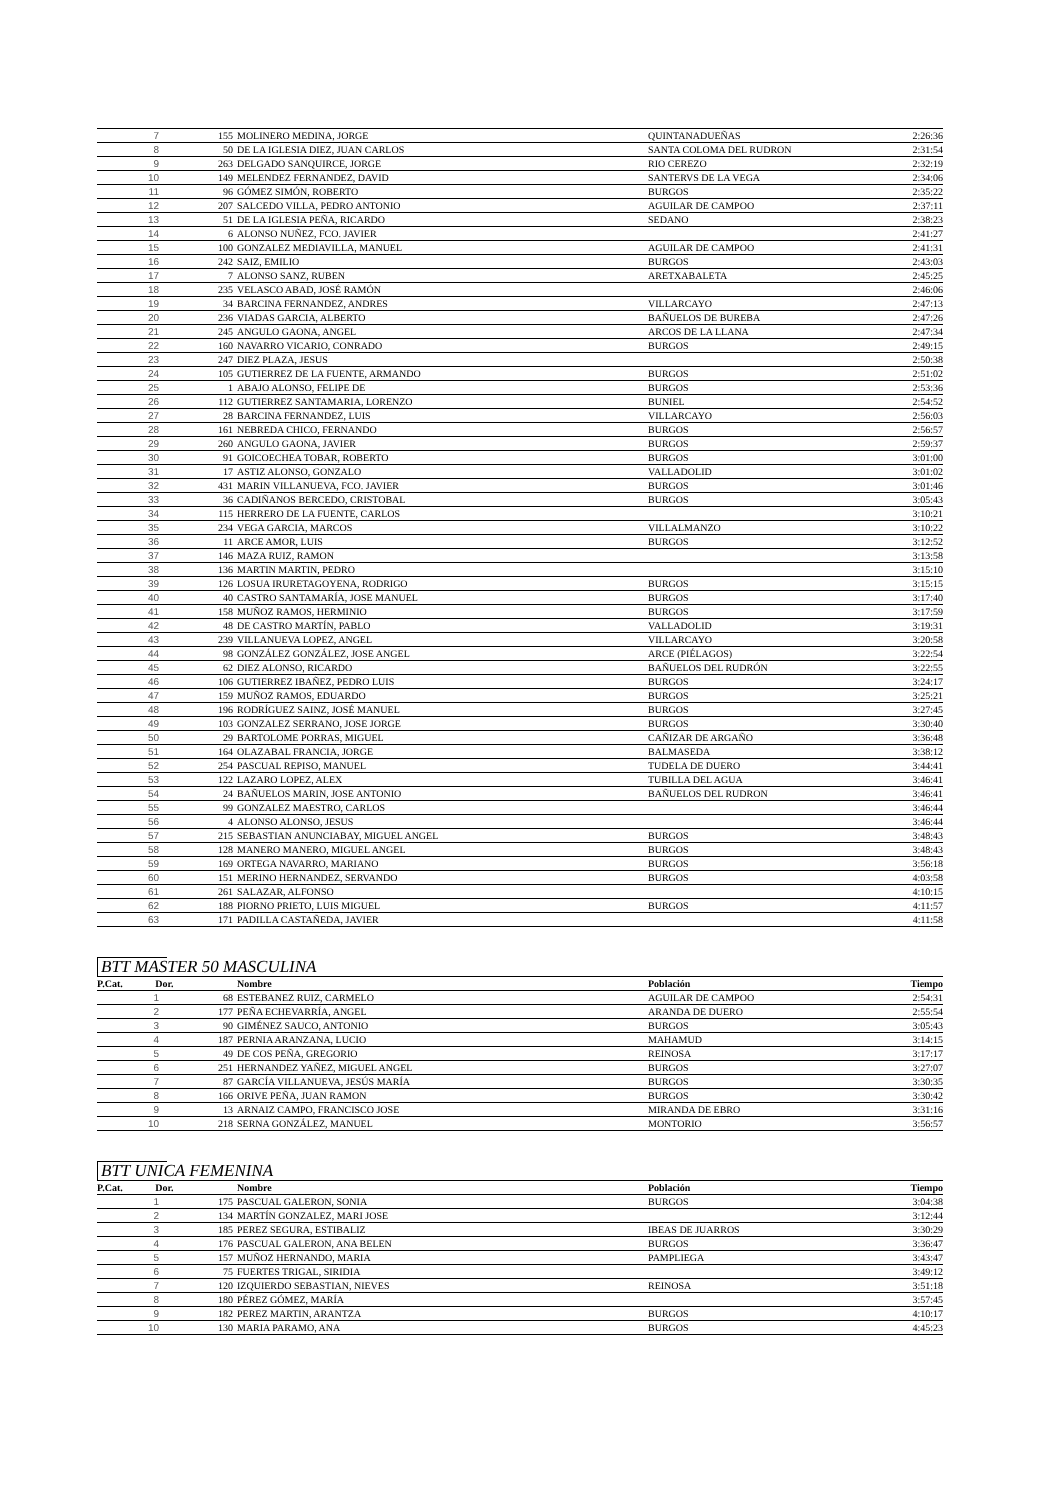| 7 | 155 | MOLINERO MEDINA, JORGE | QUINTANADUEÑAS | 2:26:36 |
| 8 | 50 | DE LA IGLESIA DIEZ, JUAN CARLOS | SANTA COLOMA DEL RUDRON | 2:31:54 |
| 9 | 263 | DELGADO SANQUIRCE, JORGE | RIO CEREZO | 2:32:19 |
| 10 | 149 | MELENDEZ FERNANDEZ, DAVID | SANTERVS DE LA VEGA | 2:34:06 |
| 11 | 96 | GÓMEZ SIMÓN, ROBERTO | BURGOS | 2:35:22 |
| 12 | 207 | SALCEDO VILLA, PEDRO ANTONIO | AGUILAR DE CAMPOO | 2:37:11 |
| 13 | 51 | DE LA IGLESIA PEÑA, RICARDO | SEDANO | 2:38:23 |
| 14 | 6 | ALONSO NUÑEZ, FCO. JAVIER | | 2:41:27 |
| 15 | 100 | GONZALEZ MEDIAVILLA, MANUEL | AGUILAR DE CAMPOO | 2:41:31 |
| 16 | 242 | SAIZ, EMILIO | BURGOS | 2:43:03 |
| 17 | 7 | ALONSO SANZ, RUBEN | ARETXABALETA | 2:45:25 |
| 18 | 235 | VELASCO ABAD, JOSÉ RAMÓN | | 2:46:06 |
| 19 | 34 | BARCINA FERNANDEZ, ANDRES | VILLARCAYO | 2:47:13 |
| 20 | 236 | VIADAS GARCIA, ALBERTO | BAÑUELOS DE BUREBA | 2:47:26 |
| 21 | 245 | ANGULO GAONA, ANGEL | ARCOS DE LA LLANA | 2:47:34 |
| 22 | 160 | NAVARRO VICARIO, CONRADO | BURGOS | 2:49:15 |
| 23 | 247 | DIEZ PLAZA, JESUS | | 2:50:38 |
| 24 | 105 | GUTIERREZ DE LA FUENTE, ARMANDO | BURGOS | 2:51:02 |
| 25 | 1 | ABAJO ALONSO, FELIPE DE | BURGOS | 2:53:36 |
| 26 | 112 | GUTIERREZ SANTAMARIA, LORENZO | BUNIEL | 2:54:52 |
| 27 | 28 | BARCINA FERNANDEZ, LUIS | VILLARCAYO | 2:56:03 |
| 28 | 161 | NEBREDA CHICO, FERNANDO | BURGOS | 2:56:57 |
| 29 | 260 | ANGULO GAONA, JAVIER | BURGOS | 2:59:37 |
| 30 | 91 | GOICOECHEA TOBAR, ROBERTO | BURGOS | 3:01:00 |
| 31 | 17 | ASTIZ ALONSO, GONZALO | VALLADOLID | 3:01:02 |
| 32 | 431 | MARIN VILLANUEVA, FCO. JAVIER | BURGOS | 3:01:46 |
| 33 | 36 | CADIÑANOS BERCEDO, CRISTOBAL | BURGOS | 3:05:43 |
| 34 | 115 | HERRERO DE LA FUENTE, CARLOS | | 3:10:21 |
| 35 | 234 | VEGA GARCIA, MARCOS | VILLALMANZO | 3:10:22 |
| 36 | 11 | ARCE AMOR, LUIS | BURGOS | 3:12:52 |
| 37 | 146 | MAZA RUIZ, RAMON | | 3:13:58 |
| 38 | 136 | MARTIN MARTIN, PEDRO | | 3:15:10 |
| 39 | 126 | LOSUA IRURETAGOYENA, RODRIGO | BURGOS | 3:15:15 |
| 40 | 40 | CASTRO SANTAMARÍA, JOSE MANUEL | BURGOS | 3:17:40 |
| 41 | 158 | MUÑOZ RAMOS, HERMINIO | BURGOS | 3:17:59 |
| 42 | 48 | DE CASTRO MARTÍN, PABLO | VALLADOLID | 3:19:31 |
| 43 | 239 | VILLANUEVA LOPEZ, ANGEL | VILLARCAYO | 3:20:58 |
| 44 | 98 | GONZÁLEZ GONZÁLEZ, JOSE ANGEL | ARCE (PIÉLAGOS) | 3:22:54 |
| 45 | 62 | DIEZ ALONSO, RICARDO | BAÑUELOS DEL RUDRÓN | 3:22:55 |
| 46 | 106 | GUTIERREZ IBAÑEZ, PEDRO LUIS | BURGOS | 3:24:17 |
| 47 | 159 | MUÑOZ RAMOS, EDUARDO | BURGOS | 3:25:21 |
| 48 | 196 | RODRÍGUEZ SAINZ, JOSÉ MANUEL | BURGOS | 3:27:45 |
| 49 | 103 | GONZALEZ SERRANO, JOSE JORGE | BURGOS | 3:30:40 |
| 50 | 29 | BARTOLOME PORRAS, MIGUEL | CAÑIZAR DE ARGAÑO | 3:36:48 |
| 51 | 164 | OLAZABAL FRANCIA, JORGE | BALMASEDA | 3:38:12 |
| 52 | 254 | PASCUAL REPISO, MANUEL | TUDELA DE DUERO | 3:44:41 |
| 53 | 122 | LAZARO LOPEZ, ALEX | TUBILLA DEL AGUA | 3:46:41 |
| 54 | 24 | BAÑUELOS MARIN, JOSE ANTONIO | BAÑUELOS DEL RUDRON | 3:46:41 |
| 55 | 99 | GONZALEZ MAESTRO, CARLOS | | 3:46:44 |
| 56 | 4 | ALONSO ALONSO, JESUS | | 3:46:44 |
| 57 | 215 | SEBASTIAN ANUNCIABAY, MIGUEL ANGEL | BURGOS | 3:48:43 |
| 58 | 128 | MANERO MANERO, MIGUEL ANGEL | BURGOS | 3:48:43 |
| 59 | 169 | ORTEGA NAVARRO, MARIANO | BURGOS | 3:56:18 |
| 60 | 151 | MERINO HERNANDEZ, SERVANDO | BURGOS | 4:03:58 |
| 61 | 261 | SALAZAR, ALFONSO | | 4:10:15 |
| 62 | 188 | PIORNO PRIETO, LUIS MIGUEL | BURGOS | 4:11:57 |
| 63 | 171 | PADILLA CASTAÑEDA, JAVIER | | 4:11:58 |
BTT MASTER 50 MASCULINA
| P.Cat. Dor. | | Nombre | Población | Tiempo |
| --- | --- | --- | --- | --- |
| 1 | 68 | ESTEBANEZ RUIZ, CARMELO | AGUILAR DE CAMPOO | 2:54:31 |
| 2 | 177 | PEÑA ECHEVARRÍA, ANGEL | ARANDA DE DUERO | 2:55:54 |
| 3 | 90 | GIMÉNEZ SAUCO, ANTONIO | BURGOS | 3:05:43 |
| 4 | 187 | PERNIA ARANZANA, LUCIO | MAHAMUD | 3:14:15 |
| 5 | 49 | DE COS PEÑA, GREGORIO | REINOSA | 3:17:17 |
| 6 | 251 | HERNANDEZ YAÑEZ, MIGUEL ANGEL | BURGOS | 3:27:07 |
| 7 | 87 | GARCÍA VILLANUEVA, JESÚS MARÍA | BURGOS | 3:30:35 |
| 8 | 166 | ORIVE PEÑA, JUAN RAMON | BURGOS | 3:30:42 |
| 9 | 13 | ARNAIZ CAMPO, FRANCISCO JOSE | MIRANDA DE EBRO | 3:31:16 |
| 10 | 218 | SERNA GONZÁLEZ, MANUEL | MONTORIO | 3:56:57 |
BTT UNICA FEMENINA
| P.Cat. Dor. | | Nombre | Población | Tiempo |
| --- | --- | --- | --- | --- |
| 1 | 175 | PASCUAL GALERON, SONIA | BURGOS | 3:04:38 |
| 2 | 134 | MARTÍN GONZALEZ, MARI JOSE | | 3:12:44 |
| 3 | 185 | PEREZ SEGURA, ESTIBALIZ | IBEAS DE JUARROS | 3:30:29 |
| 4 | 176 | PASCUAL GALERON, ANA BELEN | BURGOS | 3:36:47 |
| 5 | 157 | MUÑOZ HERNANDO, MARIA | PAMPLIEGA | 3:43:47 |
| 6 | 75 | FUERTES TRIGAL, SIRIDIA | | 3:49:12 |
| 7 | 120 | IZQUIERDO SEBASTIAN, NIEVES | REINOSA | 3:51:18 |
| 8 | 180 | PÉREZ GÓMEZ, MARÍA | | 3:57:45 |
| 9 | 182 | PEREZ MARTIN, ARANTZA | BURGOS | 4:10:17 |
| 10 | 130 | MARIA PARAMO, ANA | BURGOS | 4:45:23 |